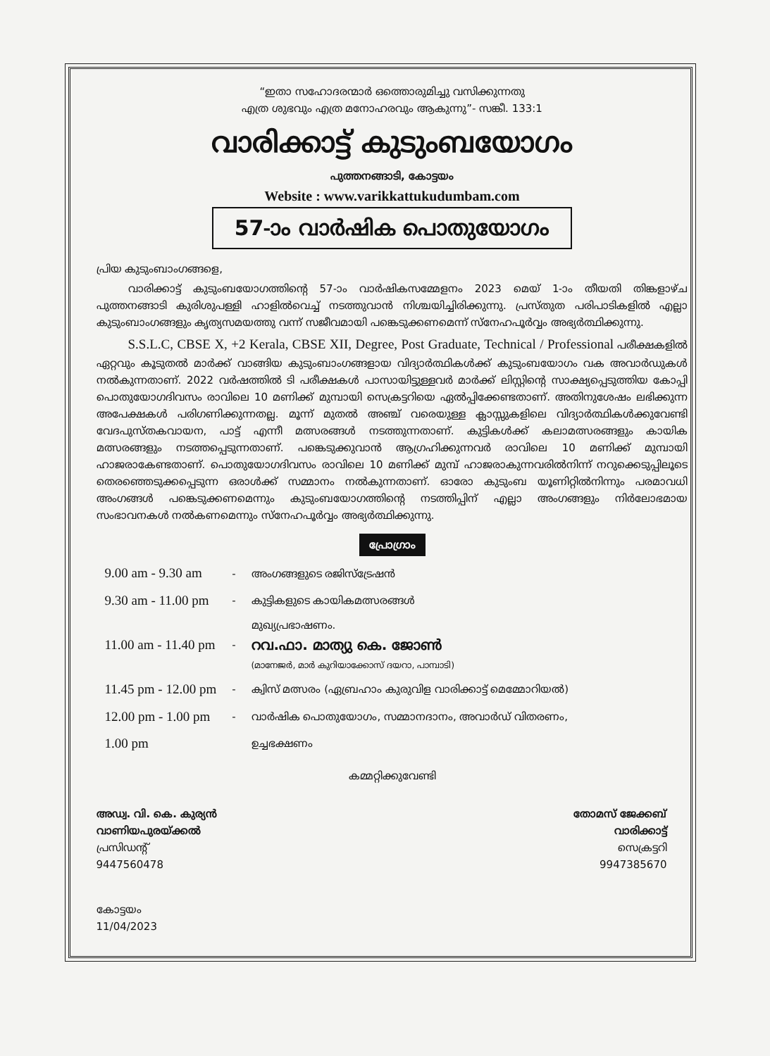“ഇതാ സഹോദരന്മാർ ഒത്തൊരുമിച്ചു വസിക്കുന്നതു
എത്ര ശുഭവും എത്ര മനോഹരവും ആകുന്നു”- സങ്കീ. 133:1
വാരിക്കാട്ട് കുടുംബയോഗം
പുത്തനങ്ങാടി, കോട്ടയം
Website : www.varikkattukudumbam.com
57-ാം വാർഷിക പൊതുയോഗം
പ്രിയ കുടുംബാംഗങ്ങളെ,
   വാരിക്കാട്ട് കുടുംബയോഗത്തിന്റെ 57-ാം വാർഷികസമ്മേളനം 2023 മെയ് 1-ാം തീയതി തിങ്കളാഴ്ച പുത്തനങ്ങാടി കുരിശുപള്ളി ഹാളിൽവെച്ച് നടത്തുവാൻ നിശ്ചയിച്ചിരിക്കുന്നു. പ്രസ്തുത പരിപാടികളിൽ എല്ലാ കുടുംബാംഗങ്ങളും കൃത്യസമയത്തു വന്ന് സജീവമായി പങ്കെടുക്കണമെന്ന് സ്നേഹപൂർവ്വം അഭ്യർത്ഥിക്കുന്നു.
   S.S.L.C, CBSE X, +2 Kerala, CBSE XII, Degree, Post Graduate, Technical / Professional പരീക്ഷകളിൽ ഏറ്റവും കൂടുതൽ മാർക്ക് വാങ്ങിയ കുടുംബാംഗങ്ങളായ വിദ്യാർത്ഥികൾക്ക് കുടുംബയോഗം വക അവാർഡുകൾ നൽകുന്നതാണ്. 2022 വർഷത്തിൽ ടി പരീക്ഷകൾ പാസായിട്ടുള്ളവർ മാർക്ക് ലിസ്റ്റിന്റെ സാക്ഷ്യപ്പെടുത്തിയ കോപ്പി പൊതുയോഗദിവസം രാവിലെ 10 മണിക്ക് മുമ്പായി സെക്രട്ടറിയെ ഏൽപ്പിക്കേണ്ടതാണ്. അതിനുശേഷം ലഭിക്കുന്ന അപേക്ഷകൾ പരിഗണിക്കുന്നതല്ല. മൂന്ന് മുതൽ അഞ്ച് വരെയുള്ള ക്ലാസ്സുകളിലെ വിദ്യാർത്ഥികൾക്കുവേണ്ടി വേദപുസ്തകവായന, പാട്ട് എന്നീ മത്സരങ്ങൾ നടത്തുന്നതാണ്. കുട്ടികൾക്ക് കലാമത്സരങ്ങളും കായിക മത്സരങ്ങളും നടത്തപ്പെടുന്നതാണ്. പങ്കെടുക്കുവാൻ ആഗ്രഹിക്കുന്നവർ രാവിലെ 10 മണിക്ക് മുമ്പായി ഹാജരാകേണ്ടതാണ്. പൊതുയോഗദിവസം രാവിലെ 10 മണിക്ക് മുമ്പ് ഹാജരാകുന്നവരിൽനിന്ന് നറുക്കെടുപ്പിലൂടെ തെരഞ്ഞെടുക്കപ്പെടുന്ന ഒരാൾക്ക് സമ്മാനം നൽകുന്നതാണ്. ഓരോ കുടുംബ യൂണിറ്റിൽനിന്നും പരമാവധി അംഗങ്ങൾ പങ്കെടുക്കണമെന്നും കുടുംബയോഗത്തിന്റെ നടത്തിപ്പിന് എല്ലാ അംഗങ്ങളും നിർലോഭമായ സംഭാവനകൾ നൽകണമെന്നും സ്നേഹപൂർവ്വം അഭ്യർത്ഥിക്കുന്നു.
പ്രോഗ്രാം
| 9.00 am - 9.30 am | - | അംഗങ്ങളുടെ രജിസ്ട്രേഷൻ |
| 9.30 am - 11.00 pm | - | കുട്ടികളുടെ കായികമത്സരങ്ങൾ |
| 11.00 am - 11.40 pm | - | മുഖ്യപ്രഭാഷണം. റവ.ഫാ. മാത്യു കെ. ജോൺ (മാനേജർ, മാർ കുറിയാക്കോസ് ദയറാ, പാമ്പാടി) |
| 11.45 pm - 12.00 pm | - | ക്വിസ് മത്സരം (ഏബ്രഹാം കുരുവിള വാരിക്കാട്ട് മെമ്മോറിയൽ) |
| 12.00 pm - 1.00 pm | - | വാർഷിക പൊതുയോഗം, സമ്മാനദാനം, അവാർഡ് വിതരണം, |
| 1.00 pm | | ഉച്ചഭക്ഷണം |
കമ്മറ്റിക്കുവേണ്ടി
അഡ്വ. വി. കെ. കുര്യൻ
വാണിയപുരയ്ക്കൽ
പ്രസിഡന്റ്
9447560478
തോമസ് ജേക്കബ്
വാരിക്കാട്ട്
സെക്രട്ടറി
9947385670
കോട്ടയം
11/04/2023